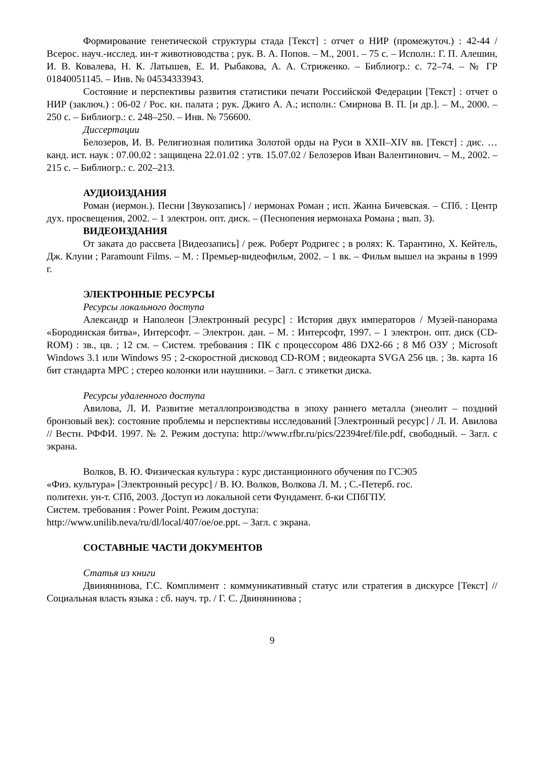Формирование генетической структуры стада [Текст] : отчет о НИР (промежуточ.) : 42-44 / Всерос. науч.-исслед. ин-т животноводства ; рук. В. А. Попов. – М., 2001. – 75 с. – Исполн.: Г. П. Алешин, И. В. Ковалева, Н. К. Латышев, Е. И. Рыбакова, А. А. Стриженко. – Библиогр.: с. 72–74. – № ГР 01840051145. – Инв. № 04534333943.
Состояние и перспективы развития статистики печати Российской Федерации [Текст] : отчет о НИР (заключ.) : 06-02 / Рос. кн. палата ; рук. Джиго А. А.; исполн.: Смирнова В. П. [и др.]. – М., 2000. – 250 с. – Библиогр.: с. 248–250. – Инв. № 756600.
Диссертации
Белозеров, И. В. Религиозная политика Золотой орды на Руси в XXII–XIV вв. [Текст] : дис. … канд. ист. наук : 07.00.02 : защищена 22.01.02 : утв. 15.07.02 / Белозеров Иван Валентинович. – М., 2002. – 215 с. – Библиогр.: с. 202–213.
АУДИОИЗДАНИЯ
Роман (иермон.). Песни [Звукозапись] / иермонах Роман ; исп. Жанна Бичевская. – СПб. : Центр дух. просвещения, 2002. – 1 электрон. опт. диск. – (Песнопения иермонаха Романа ; вып. 3).
ВИДЕОИЗДАНИЯ
От заката до рассвета [Видеозапись] / реж. Роберт Родригес ; в ролях: К. Тарантино, Х. Кейтель, Дж. Клуни ; Paramount Films. – М. : Премьер-видеофильм, 2002. – 1 вк. – Фильм вышел на экраны в 1999 г.
ЭЛЕКТРОННЫЕ РЕСУРСЫ
Ресурсы локального доступа
Александр и Наполеон [Электронный ресурс] : История двух императоров / Музей-панорама «Бородинская битва», Интерсофт. – Электрон. дан. – М. : Интерсофт, 1997. – 1 электрон. опт. диск (CD-ROM) : зв., цв. ; 12 см. – Систем. требования : ПК с процессором 486 DX2-66 ; 8 Мб ОЗУ ; Microsoft Windows 3.1 или Windows 95 ; 2-скоростной дисковод CD-ROM ; видеокарта SVGA 256 цв. ; Зв. карта 16 бит стандарта MPC ; стерео колонки или наушники. – Загл. с этикетки диска.
Ресурсы удаленного доступа
Авилова, Л. И. Развитие металлопроизводства в эпоху раннего металла (энеолит – поздний бронзовый век): состояние проблемы и перспективы исследований [Электронный ресурс] / Л. И. Авилова // Вестн. РФФИ. 1997. № 2. Режим доступа: http://www.rfbr.ru/pics/22394ref/file.pdf, свободный. – Загл. с экрана.
Волков, В. Ю. Физическая культура : курс дистанционного обучения по ГСЭ05
«Физ. культура» [Электронный ресурс] / В. Ю. Волков, Волкова Л. М. ; С.-Петерб. гос.
политехн. ун-т. СПб, 2003. Доступ из локальной сети Фундамент. б-ки СПбГПУ.
Систем. требования : Power Point. Режим доступа:
http://www.unilib.neva/ru/dl/local/407/oe/oe.ppt. – Загл. с экрана.
СОСТАВНЫЕ ЧАСТИ ДОКУМЕНТОВ
Статья из книги
Двинянинова, Г.С. Комплимент : коммуникативный статус или стратегия в дискурсе [Текст] // Социальная власть языка : сб. науч. тр. / Г. С. Двинянинова ;
9